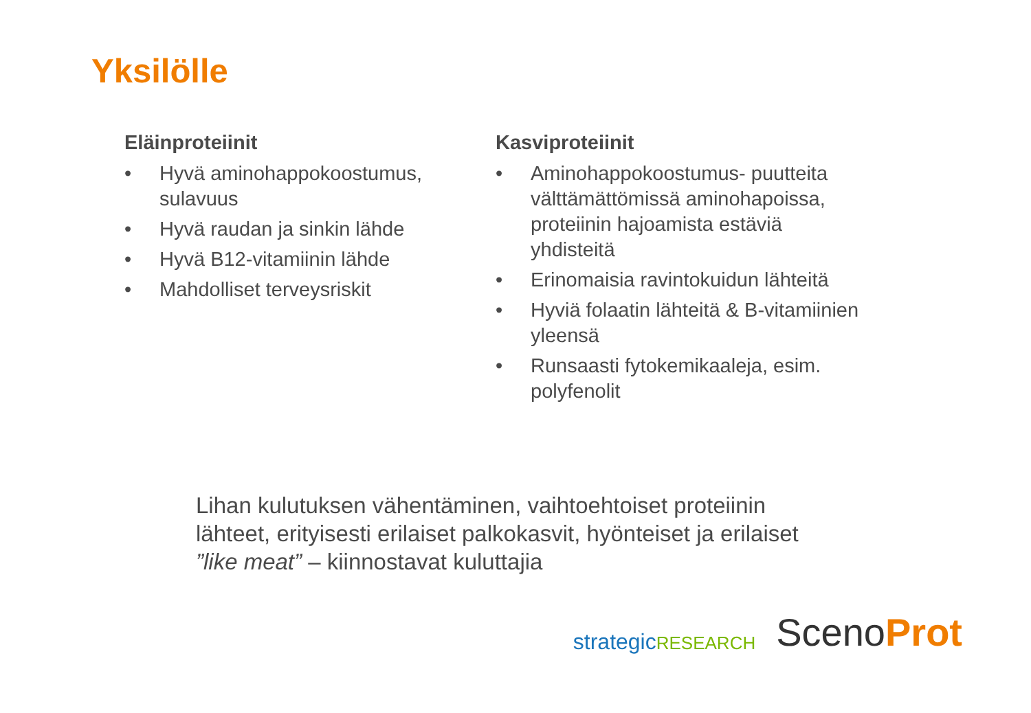Yksilölle
Eläinproteiinit
• Hyvä aminohappokoostumus, sulavuus
• Hyvä raudan ja sinkin lähde
• Hyvä B12-vitamiinin lähde
• Mahdolliset terveysriskit
Kasviproteiinit
• Aminohappokoostumus- puutteita välttämättömissä aminohapoissa, proteiinin hajoamista estäviä yhdisteitä
• Erinomaisia ravintokuidun lähteitä
• Hyviä folaatin lähteitä & B-vitamiinien yleensä
• Runsaasti fytokemikaaleja, esim. polyfenolit
Lihan kulutuksen vähentäminen, vaihtoehtoiset proteiinin lähteet, erityisesti erilaiset palkokasvit, hyönteiset ja erilaiset ”like meat” – kiinnostavat kuluttajia
strategicRESEARCH
ScenoProt